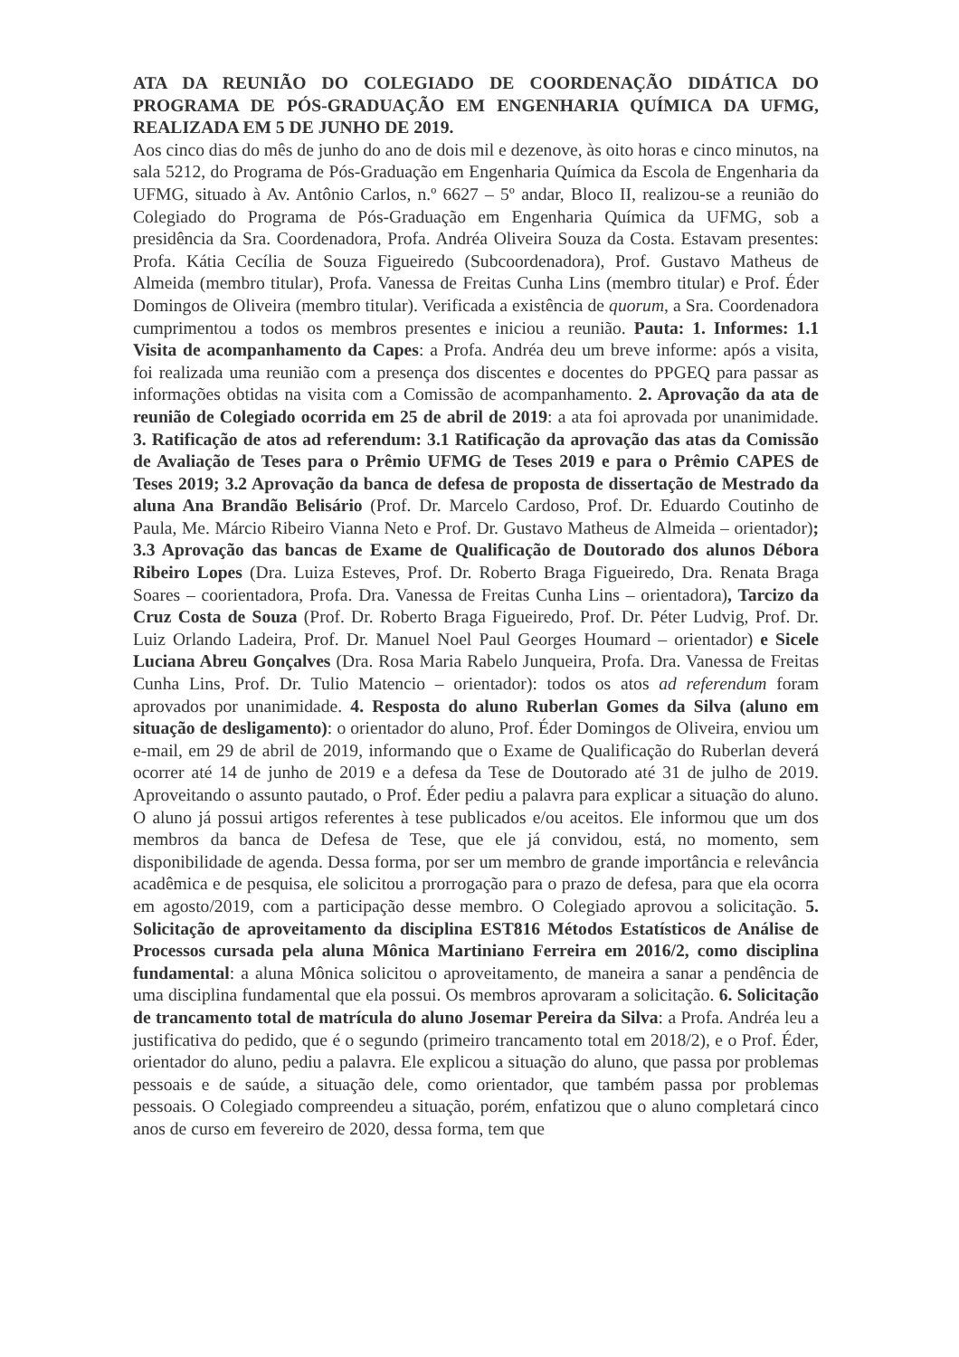ATA DA REUNIÃO DO COLEGIADO DE COORDENAÇÃO DIDÁTICA DO PROGRAMA DE PÓS-GRADUAÇÃO EM ENGENHARIA QUÍMICA DA UFMG, REALIZADA EM 5 DE JUNHO DE 2019.
Aos cinco dias do mês de junho do ano de dois mil e dezenove, às oito horas e cinco minutos, na sala 5212, do Programa de Pós-Graduação em Engenharia Química da Escola de Engenharia da UFMG, situado à Av. Antônio Carlos, n.º 6627 – 5º andar, Bloco II, realizou-se a reunião do Colegiado do Programa de Pós-Graduação em Engenharia Química da UFMG, sob a presidência da Sra. Coordenadora, Profa. Andréa Oliveira Souza da Costa. Estavam presentes: Profa. Kátia Cecília de Souza Figueiredo (Subcoordenadora), Prof. Gustavo Matheus de Almeida (membro titular), Profa. Vanessa de Freitas Cunha Lins (membro titular) e Prof. Éder Domingos de Oliveira (membro titular). Verificada a existência de quorum, a Sra. Coordenadora cumprimentou a todos os membros presentes e iniciou a reunião. Pauta: 1. Informes: 1.1 Visita de acompanhamento da Capes: a Profa. Andréa deu um breve informe: após a visita, foi realizada uma reunião com a presença dos discentes e docentes do PPGEQ para passar as informações obtidas na visita com a Comissão de acompanhamento. 2. Aprovação da ata de reunião de Colegiado ocorrida em 25 de abril de 2019: a ata foi aprovada por unanimidade. 3. Ratificação de atos ad referendum: 3.1 Ratificação da aprovação das atas da Comissão de Avaliação de Teses para o Prêmio UFMG de Teses 2019 e para o Prêmio CAPES de Teses 2019; 3.2 Aprovação da banca de defesa de proposta de dissertação de Mestrado da aluna Ana Brandão Belisário (Prof. Dr. Marcelo Cardoso, Prof. Dr. Eduardo Coutinho de Paula, Me. Márcio Ribeiro Vianna Neto e Prof. Dr. Gustavo Matheus de Almeida – orientador); 3.3 Aprovação das bancas de Exame de Qualificação de Doutorado dos alunos Débora Ribeiro Lopes (Dra. Luiza Esteves, Prof. Dr. Roberto Braga Figueiredo, Dra. Renata Braga Soares – coorientadora, Profa. Dra. Vanessa de Freitas Cunha Lins – orientadora), Tarcizo da Cruz Costa de Souza (Prof. Dr. Roberto Braga Figueiredo, Prof. Dr. Péter Ludvig, Prof. Dr. Luiz Orlando Ladeira, Prof. Dr. Manuel Noel Paul Georges Houmard – orientador) e Sicele Luciana Abreu Gonçalves (Dra. Rosa Maria Rabelo Junqueira, Profa. Dra. Vanessa de Freitas Cunha Lins, Prof. Dr. Tulio Matencio – orientador): todos os atos ad referendum foram aprovados por unanimidade. 4. Resposta do aluno Ruberlan Gomes da Silva (aluno em situação de desligamento): o orientador do aluno, Prof. Éder Domingos de Oliveira, enviou um e-mail, em 29 de abril de 2019, informando que o Exame de Qualificação do Ruberlan deverá ocorrer até 14 de junho de 2019 e a defesa da Tese de Doutorado até 31 de julho de 2019. Aproveitando o assunto pautado, o Prof. Éder pediu a palavra para explicar a situação do aluno. O aluno já possui artigos referentes à tese publicados e/ou aceitos. Ele informou que um dos membros da banca de Defesa de Tese, que ele já convidou, está, no momento, sem disponibilidade de agenda. Dessa forma, por ser um membro de grande importância e relevância acadêmica e de pesquisa, ele solicitou a prorrogação para o prazo de defesa, para que ela ocorra em agosto/2019, com a participação desse membro. O Colegiado aprovou a solicitação. 5. Solicitação de aproveitamento da disciplina EST816 Métodos Estatísticos de Análise de Processos cursada pela aluna Mônica Martiniano Ferreira em 2016/2, como disciplina fundamental: a aluna Mônica solicitou o aproveitamento, de maneira a sanar a pendência de uma disciplina fundamental que ela possui. Os membros aprovaram a solicitação. 6. Solicitação de trancamento total de matrícula do aluno Josemar Pereira da Silva: a Profa. Andréa leu a justificativa do pedido, que é o segundo (primeiro trancamento total em 2018/2), e o Prof. Éder, orientador do aluno, pediu a palavra. Ele explicou a situação do aluno, que passa por problemas pessoais e de saúde, a situação dele, como orientador, que também passa por problemas pessoais. O Colegiado compreendeu a situação, porém, enfatizou que o aluno completará cinco anos de curso em fevereiro de 2020, dessa forma, tem que